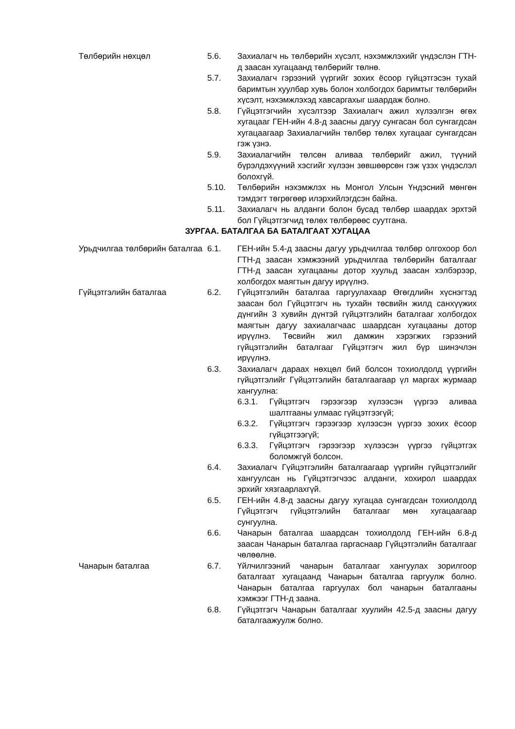Төлбөрийн нөхцөл 5.6. Захиалагч нь төлбөрийн хүсэлт, нэхэмжлэхийг үндэслэн ГТН-д заасан хугацаанд төлбөрийг төлнө.
5.7. Захиалагч гэрээний үүргийг зохих ёсоор гүйцэтгэсэн тухай баримтын хуулбар хувь болон холбогдох баримтыг төлбөрийн хүсэлт, нэхэмжлэхэд хавсаргахыг шаардаж болно.
5.8. Гүйцэтгэгчийн хүсэлтээр Захиалагч ажил хүлээлгэн өгөх хугацааг ГЕН-ийн 4.8-д заасны дагуу сунгасан бол сунгагдсан хугацаагаар Захиалагчийн төлбөр төлөх хугацааг сунгагдсан гэж үзнэ.
5.9. Захиалагчийн төлсөн аливаа төлбөрийг ажил, түүний бүрэлдэхүүний хэсгийг хүлээн зөвшөөрсөн гэж үзэх үндэслэл болохгүй.
5.10. Төлбөрийн нэхэмжлэх нь Монгол Улсын Үндэсний мөнгөн тэмдэгт төгрөгөөр илэрхийлэгдсэн байна.
5.11. Захиалагч нь алданги болон бусад төлбөр шаардах эрхтэй бол Гүйцэтгэгчид төлөх төлбөрөөс суутгана.
ЗУРГАА. БАТАЛГАА БА БАТАЛГААТ ХУГАЦАА
Урьдчилгаа төлбөрийн баталгаа
6.1. ГЕН-ийн 5.4-д заасны дагуу урьдчилгаа төлбөр олгохоор бол ГТН-д заасан хэмжээний урьдчилгаа төлбөрийн баталгааг ГТН-д заасан хугацааны дотор хуульд заасан хэлбэрээр, холбогдох маягтын дагуу ирүүлнэ.
Гүйцэтгэлийн баталгаа 6.2. Гүйцэтгэлийн баталгаа гаргуулахаар Өгөгдлийн хүснэгтэд заасан бол Гүйцэтгэгч нь тухайн төсвийн жилд санхүүжих дүнгийн 3 хувийн дүнтэй гүйцэтгэлийн баталгааг холбогдох маягтын дагуу захиалагчаас шаардсан хугацааны дотор ирүүлнэ. Төсвийн жил дамжин хэрэгжих гэрээний гүйцэтгэлийн баталгааг Гүйцэтгэгч жил бүр шинэчлэн ирүүлнэ.
6.3. Захиалагч дараах нөхцөл бий болсон тохиолдолд үүргийн гүйцэтгэлийг Гүйцэтгэлийн баталгаагаар үл маргах журмаар хангуулна:
6.3.1. Гүйцэтгэгч гэрээгээр хүлээсэн үүргээ аливаа шалтгааны улмаас гүйцэтгээгүй;
6.3.2. Гүйцэтгэгч гэрээгээр хүлээсэн үүргээ зохих ёсоор гүйцэтгээгүй;
6.3.3. Гүйцэтгэгч гэрээгээр хүлээсэн үүргээ гүйцэтгэх боломжгүй болсон.
6.4. Захиалагч Гүйцэтгэлийн баталгаагаар үүргийн гүйцэтгэлийг хангуулсан нь Гүйцэтгэгчээс алданги, хохирол шаардах эрхийг хязгаарлахгүй.
6.5. ГЕН-ийн 4.8-д заасны дагуу хугацаа сунгагдсан тохиолдолд Гүйцэтгэгч гүйцэтгэлийн баталгааг мөн хугацаагаар сунгуулна.
6.6. Чанарын баталгаа шаардсан тохиолдолд ГЕН-ийн 6.8-д заасан Чанарын баталгаа гаргаснаар Гүйцэтгэлийн баталгааг чөлөөлнө.
Чанарын баталгаа 6.7. Үйлчилгээний чанарын баталгааг хангуулах зорилгоор баталгаат хугацаанд Чанарын баталгаа гаргуулж болно. Чанарын баталгаа гаргуулах бол чанарын баталгааны хэмжээг ГТН-д заана.
6.8. Гүйцэтгэгч Чанарын баталгааг хуулийн 42.5-д заасны дагуу баталгаажуулж болно.